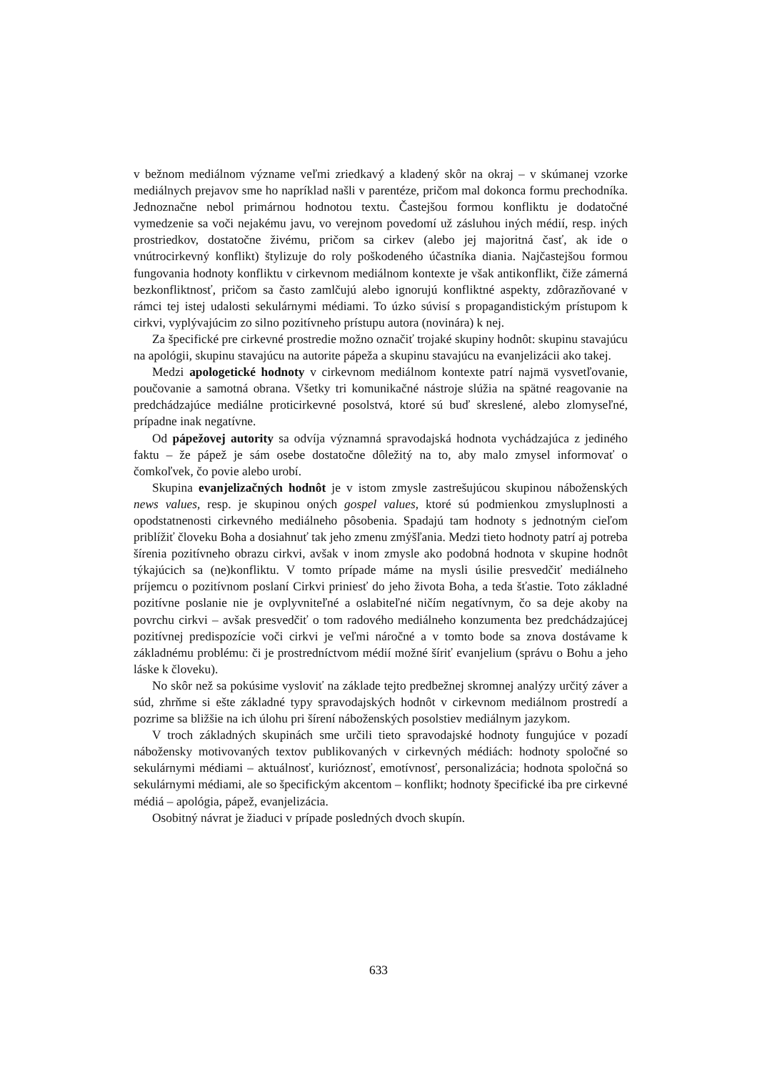v bežnom mediálnom význame veľmi zriedkavý a kladený skôr na okraj – v skúmanej vzorke mediálnych prejavov sme ho napríklad našli v parentéze, pričom mal dokonca formu prechodníka. Jednoznačne nebol primárnou hodnotou textu. Častejšou formou konfliktu je dodatočné vymedzenie sa voči nejakému javu, vo verejnom povedomí už zásluhou iných médií, resp. iných prostriedkov, dostatočne živému, pričom sa cirkev (alebo jej majoritná časť, ak ide o vnútrocirkevný konflikt) štylizuje do roly poškodeného účastníka diania. Najčastejšou formou fungovania hodnoty konfliktu v cirkevnom mediálnom kontexte je však antikonflikt, čiže zámerná bezkonfliktnosť, pričom sa často zamlčujú alebo ignorujú konfliktné aspekty, zdôrazňované v rámci tej istej udalosti sekulárnymi médiami. To úzko súvisí s propagandistickým prístupom k cirkvi, vyplývajúcim zo silno pozitívneho prístupu autora (novinára) k nej.
Za špecifické pre cirkevné prostredie možno označiť trojaké skupiny hodnôt: skupinu stavajúcu na apológii, skupinu stavajúcu na autorite pápeža a skupinu stavajúcu na evanjelizácii ako takej.
Medzi apologetické hodnoty v cirkevnom mediálnom kontexte patrí najmä vysvetľovanie, poučovanie a samotná obrana. Všetky tri komunikačné nástroje slúžia na spätné reagovanie na predchádzajúce mediálne proticirkevné posolstvá, ktoré sú buď skreslené, alebo zlomyseľné, prípadne inak negatívne.
Od pápežovej autority sa odvíja významná spravodajská hodnota vychádzajúca z jediného faktu – že pápež je sám osebe dostatočne dôležitý na to, aby malo zmysel informovať o čomkoľvek, čo povie alebo urobí.
Skupina evanjelizačných hodnôt je v istom zmysle zastrešujúcou skupinou náboženských news values, resp. je skupinou oných gospel values, ktoré sú podmienkou zmysluplnosti a opodstatnenosti cirkevného mediálneho pôsobenia. Spadajú tam hodnoty s jednotným cieľom priblížiť človeku Boha a dosiahnuť tak jeho zmenu zmýšľania. Medzi tieto hodnoty patrí aj potreba šírenia pozitívneho obrazu cirkvi, avšak v inom zmysle ako podobná hodnota v skupine hodnôt týkajúcich sa (ne)konfliktu. V tomto prípade máme na mysli úsilie presvedčiť mediálneho príjemcu o pozitívnom poslaní Cirkvi priniesť do jeho života Boha, a teda šťastie. Toto základné pozitívne poslanie nie je ovplyvniteľné a oslabiteľné ničím negatívnym, čo sa deje akoby na povrchu cirkvi – avšak presvedčiť o tom radového mediálneho konzumenta bez predchádzajúcej pozitívnej predispozície voči cirkvi je veľmi náročné a v tomto bode sa znova dostávame k základnému problému: či je prostredníctvom médií možné šíriť evanjelium (správu o Bohu a jeho láske k človeku).
No skôr než sa pokúsime vysloviť na základe tejto predbežnej skromnej analýzy určitý záver a súd, zhrňme si ešte základné typy spravodajských hodnôt v cirkevnom mediálnom prostredí a pozrime sa bližšie na ich úlohu pri šírení náboženských posolstiev mediálnym jazykom.
V troch základných skupinách sme určili tieto spravodajské hodnoty fungujúce v pozadí nábožensky motivovaných textov publikovaných v cirkevných médiách: hodnoty spoločné so sekulárnymi médiami – aktuálnosť, kurióznosť, emotívnosť, personalizácia; hodnota spoločná so sekulárnymi médiami, ale so špecifickým akcentom – konflikt; hodnoty špecifické iba pre cirkevné médiá – apológia, pápež, evanjelizácia.
Osobitný návrat je žiaduci v prípade posledných dvoch skupín.
633